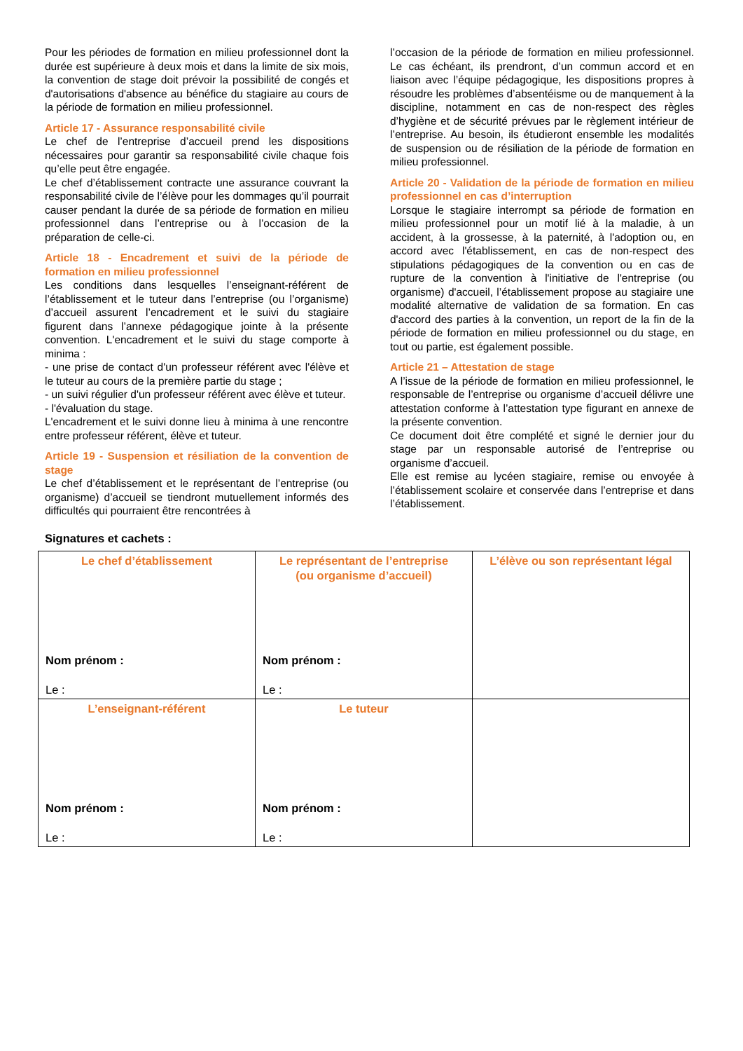Pour les périodes de formation en milieu professionnel dont la durée est supérieure à deux mois et dans la limite de six mois, la convention de stage doit prévoir la possibilité de congés et d'autorisations d'absence au bénéfice du stagiaire au cours de la période de formation en milieu professionnel.
Article 17 - Assurance responsabilité civile
Le chef de l’entreprise d’accueil prend les dispositions nécessaires pour garantir sa responsabilité civile chaque fois qu’elle peut être engagée.
Le chef d’établissement contracte une assurance couvrant la responsabilité civile de l’élève pour les dommages qu’il pourrait causer pendant la durée de sa période de formation en milieu professionnel dans l’entreprise ou à l’occasion de la préparation de celle-ci.
Article 18 - Encadrement et suivi de la période de formation en milieu professionnel
Les conditions dans lesquelles l’enseignant-référent de l’établissement et le tuteur dans l’entreprise (ou l’organisme) d’accueil assurent l’encadrement et le suivi du stagiaire figurent dans l’annexe pédagogique jointe à la présente convention. L'encadrement et le suivi du stage comporte à minima :
- une prise de contact d'un professeur référent avec l'élève et le tuteur au cours de la première partie du stage ;
- un suivi régulier d'un professeur référent avec élève et tuteur.
- l'évaluation du stage.
L'encadrement et le suivi donne lieu à minima à une rencontre entre professeur référent, élève et tuteur.
Article 19 - Suspension et résiliation de la convention de stage
Le chef d’établissement et le représentant de l’entreprise (ou organisme) d’accueil se tiendront mutuellement informés des difficultés qui pourraient être rencontrées à
l’occasion de la période de formation en milieu professionnel. Le cas échéant, ils prendront, d’un commun accord et en liaison avec l’équipe pédagogique, les dispositions propres à résoudre les problèmes d’absentéisme ou de manquement à la discipline, notamment en cas de non-respect des règles d’hygiène et de sécurité prévues par le règlement intérieur de l’entreprise. Au besoin, ils étudieront ensemble les modalités de suspension ou de résiliation de la période de formation en milieu professionnel.
Article 20 - Validation de la période de formation en milieu professionnel en cas d’interruption
Lorsque le stagiaire interrompt sa période de formation en milieu professionnel pour un motif lié à la maladie, à un accident, à la grossesse, à la paternité, à l'adoption ou, en accord avec l'établissement, en cas de non-respect des stipulations pédagogiques de la convention ou en cas de rupture de la convention à l'initiative de l'entreprise (ou organisme) d'accueil, l’établissement propose au stagiaire une modalité alternative de validation de sa formation. En cas d'accord des parties à la convention, un report de la fin de la période de formation en milieu professionnel ou du stage, en tout ou partie, est également possible.
Article 21 – Attestation de stage
A l’issue de la période de formation en milieu professionnel, le responsable de l’entreprise ou organisme d’accueil délivre une attestation conforme à l’attestation type figurant en annexe de la présente convention.
Ce document doit être complété et signé le dernier jour du stage par un responsable autorisé de l’entreprise ou organisme d’accueil.
Elle est remise au lycéen stagiaire, remise ou envoyée à l’établissement scolaire et conservée dans l’entreprise et dans l’établissement.
Signatures et cachets :
| Le chef d’établissement Nom prénom : Le : | Le représentant de l’entreprise (ou organisme d’accueil) Nom prénom : Le : | L’élève ou son représentant légal |
| L’enseignant-référent Nom prénom : Le : | Le tuteur Nom prénom : Le : | |